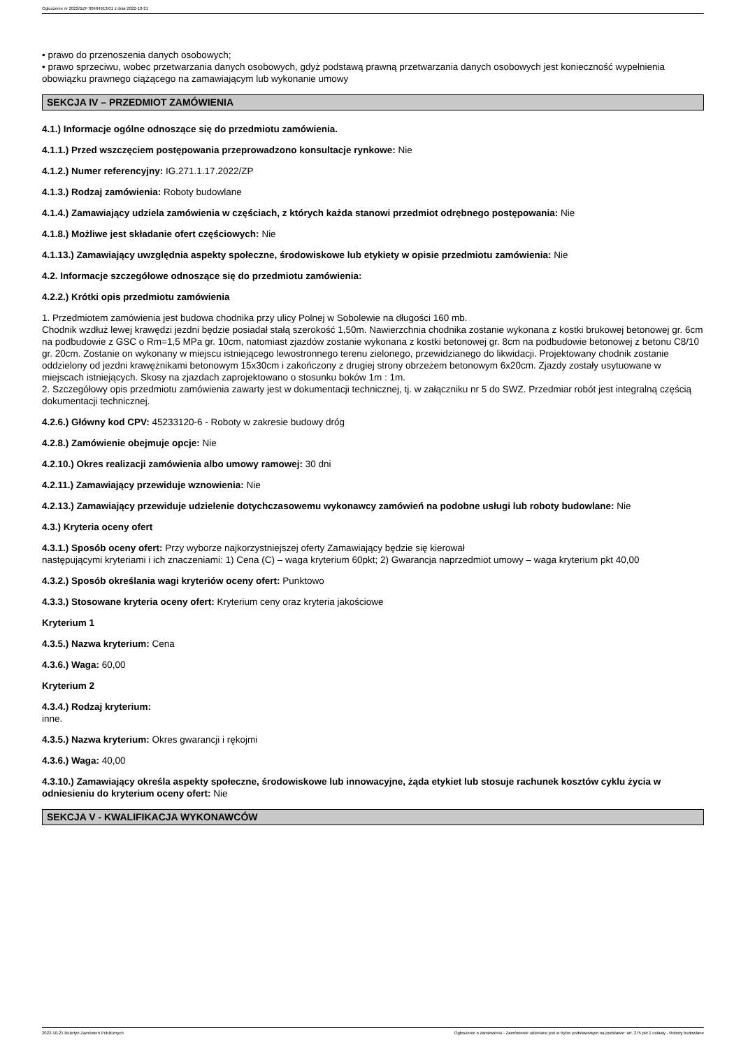Ogłoszenie nr 2022/BZP 00404913/01 z dnia 2022-10-21
• prawo do przenoszenia danych osobowych;
• prawo sprzeciwu, wobec przetwarzania danych osobowych, gdyż podstawą prawną przetwarzania danych osobowych jest konieczność wypełnienia obowiązku prawnego ciążącego na zamawiającym lub wykonanie umowy
SEKCJA IV – PRZEDMIOT ZAMÓWIENIA
4.1.) Informacje ogólne odnoszące się do przedmiotu zamówienia.
4.1.1.) Przed wszczęciem postępowania przeprowadzono konsultacje rynkowe: Nie
4.1.2.) Numer referencyjny: IG.271.1.17.2022/ZP
4.1.3.) Rodzaj zamówienia: Roboty budowlane
4.1.4.) Zamawiający udziela zamówienia w częściach, z których każda stanowi przedmiot odrębnego postępowania: Nie
4.1.8.) Możliwe jest składanie ofert częściowych: Nie
4.1.13.) Zamawiający uwzględnia aspekty społeczne, środowiskowe lub etykiety w opisie przedmiotu zamówienia: Nie
4.2. Informacje szczegółowe odnoszące się do przedmiotu zamówienia:
4.2.2.) Krótki opis przedmiotu zamówienia
1. Przedmiotem zamówienia jest budowa chodnika przy ulicy Polnej w Sobolewie na długości 160 mb.
Chodnik wzdłuż lewej krawędzi jezdni będzie posiadał stałą szerokość 1,50m. Nawierzchnia chodnika zostanie wykonana z kostki brukowej betonowej gr. 6cm na podbudowie z GSC o Rm=1,5 MPa gr. 10cm, natomiast zjazdów zostanie wykonana z kostki betonowej gr. 8cm na podbudowie betonowej z betonu C8/10 gr. 20cm. Zostanie on wykonany w miejscu istniejącego lewostronnego terenu zielonego, przewidzianego do likwidacji. Projektowany chodnik zostanie oddzielony od jezdni krawężnikami betonowym 15x30cm i zakończony z drugiej strony obrzeżem betonowym 6x20cm. Zjazdy zostały usytuowane w miejscach istniejących. Skosy na zjazdach zaprojektowano o stosunku boków 1m : 1m.
2. Szczegółowy opis przedmiotu zamówienia zawarty jest w dokumentacji technicznej, tj. w załączniku nr 5 do SWZ. Przedmiar robót jest integralną częścią dokumentacji technicznej.
4.2.6.) Główny kod CPV: 45233120-6 - Roboty w zakresie budowy dróg
4.2.8.) Zamówienie obejmuje opcje: Nie
4.2.10.) Okres realizacji zamówienia albo umowy ramowej: 30 dni
4.2.11.) Zamawiający przewiduje wznowienia: Nie
4.2.13.) Zamawiający przewiduje udzielenie dotychczasowemu wykonawcy zamówień na podobne usługi lub roboty budowlane: Nie
4.3.) Kryteria oceny ofert
4.3.1.) Sposób oceny ofert: Przy wyborze najkorzystniejszej oferty Zamawiający będzie się kierował
następującymi kryteriami i ich znaczeniami: 1) Cena (C) – waga kryterium 60pkt; 2) Gwarancja naprzedmiot umowy – waga kryterium pkt 40,00
4.3.2.) Sposób określania wagi kryteriów oceny ofert: Punktowo
4.3.3.) Stosowane kryteria oceny ofert: Kryterium ceny oraz kryteria jakościowe
Kryterium 1
4.3.5.) Nazwa kryterium: Cena
4.3.6.) Waga: 60,00
Kryterium 2
4.3.4.) Rodzaj kryterium:
inne.
4.3.5.) Nazwa kryterium: Okres gwarancji i rękojmi
4.3.6.) Waga: 40,00
4.3.10.) Zamawiający określa aspekty społeczne, środowiskowe lub innowacyjne, żąda etykiet lub stosuje rachunek kosztów cyklu życia w odniesieniu do kryterium oceny ofert: Nie
SEKCJA V - KWALIFIKACJA WYKONAWCÓW
2022-10-21 Biuletyn Zamówień Publicznych Ogłoszenie o zamówieniu - Zamówienie udzielane jest w trybie podstawowym na podstawie: art. 275 pkt 1 ustawy - Roboty budowlane